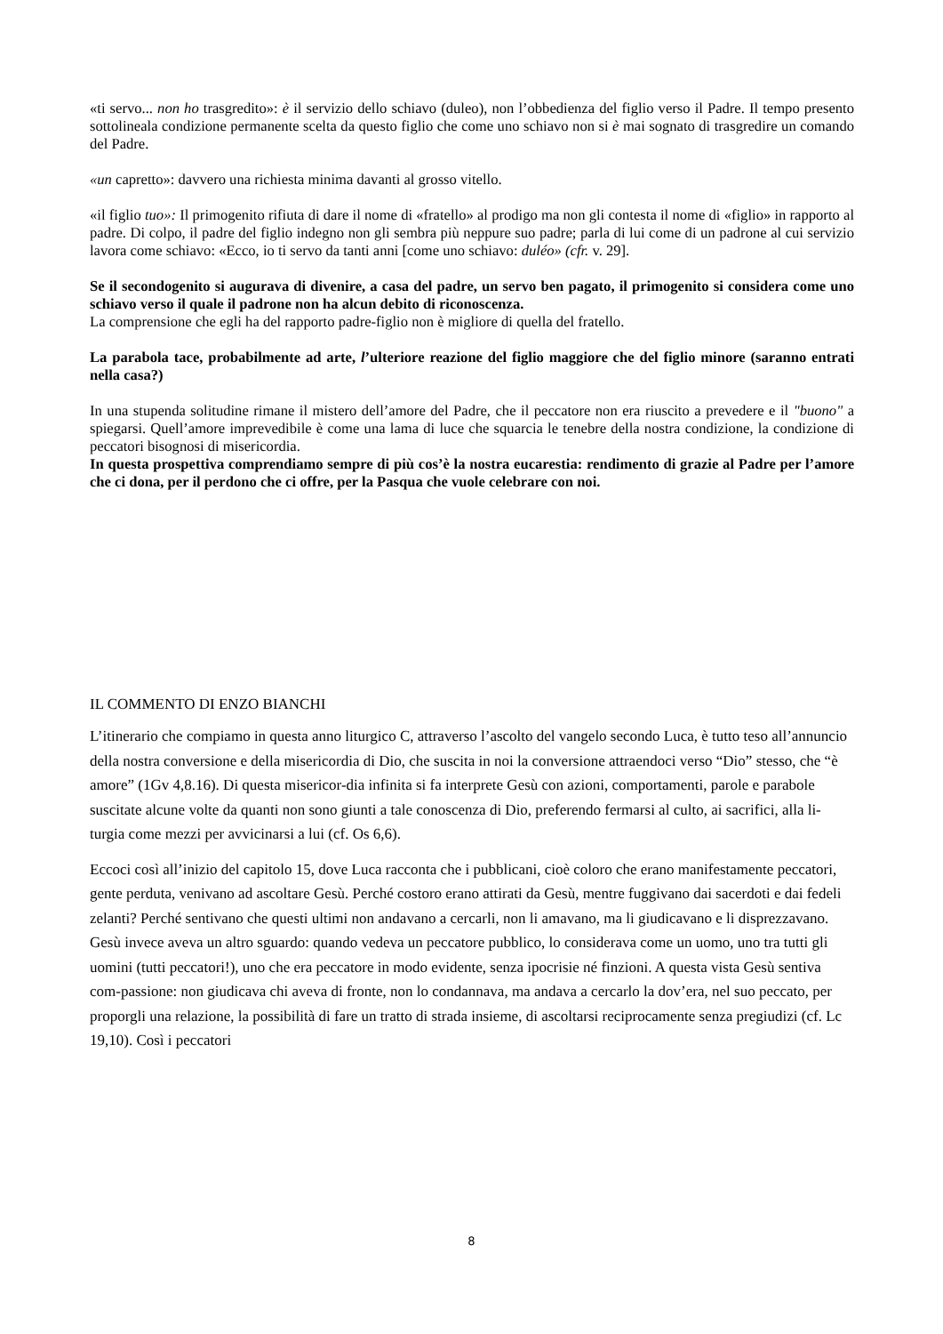«ti servo... non ho trasgredito»: è il servizio dello schiavo (duleo), non l’obbedienza del figlio verso il Padre. Il tempo presento sottolineala condizione permanente scelta da questo figlio che come uno schiavo non si è mai sognato di trasgredire un comando del Padre.
«un capretto»: davvero una richiesta minima davanti al grosso vitello.
«il figlio tuo»: Il primogenito rifiuta di dare il nome di «fratello» al prodigo ma non gli contesta il nome di «figlio» in rapporto al padre. Di colpo, il padre del figlio indegno non gli sembra più neppure suo padre; parla di lui come di un padrone al cui servizio lavora come schiavo: «Ecco, io ti servo da tanti anni [come uno schiavo: duléo» (cfr. v. 29].
Se il secondogenito si augurava di divenire, a casa del padre, un servo ben pagato, il primogenito si considera come uno schiavo verso il quale il padrone non ha alcun debito di riconoscenza.
La comprensione che egli ha del rapporto padre-figlio non è migliore di quella del fratello.
La parabola tace, probabilmente ad arte, l’ulteriore reazione del figlio maggiore che del figlio minore (saranno entrati nella casa?)
In una stupenda solitudine rimane il mistero dell’amore del Padre, che il peccatore non era riuscito a prevedere e il "buono" a spiegarsi. Quell’amore imprevedibile è come una lama di luce che squarcia le tenebre della nostra condizione, la condizione di peccatori bisognosi di misericordia.
In questa prospettiva comprendiamo sempre di più cos’è la nostra eucarestia: rendimento di grazie al Padre per l’amore che ci dona, per il perdono che ci offre, per la Pasqua che vuole celebrare con noi.
IL COMMENTO DI ENZO BIANCHI
L’itinerario che compiamo in questa anno liturgico C, attraverso l’ascolto del vangelo secondo Luca, è tutto teso all’annuncio della nostra conversione e della misericordia di Dio, che suscita in noi la conversione attraendoci verso “Dio” stesso, che “è amore” (1Gv 4,8.16). Di questa misericor-dia infinita si fa interprete Gesù con azioni, comportamenti, parole e parabole suscitate alcune volte da quanti non sono giunti a tale conoscenza di Dio, preferendo fermarsi al culto, ai sacrifici, alla li-turgia come mezzi per avvicinarsi a lui (cf. Os 6,6).
Eccoci così all’inizio del capitolo 15, dove Luca racconta che i pubblicani, cioè coloro che erano manifestamente peccatori, gente perduta, venivano ad ascoltare Gesù. Perché costoro erano attirati da Gesù, mentre fuggivano dai sacerdoti e dai fedeli zelanti? Perché sentivano che questi ultimi non andavano a cercarli, non li amavano, ma li giudicavano e li disprezzavano. Gesù invece aveva un altro sguardo: quando vedeva un peccatore pubblico, lo considerava come un uomo, uno tra tutti gli uomini (tutti peccatori!), uno che era peccatore in modo evidente, senza ipocrisie né finzioni. A questa vista Gesù sentiva com-passione: non giudicava chi aveva di fronte, non lo condannava, ma andava a cercarlo la dov’era, nel suo peccato, per proporgli una relazione, la possibilità di fare un tratto di strada insieme, di ascoltarsi reciprocamente senza pregiudizi (cf. Lc 19,10). Così i peccatori
8